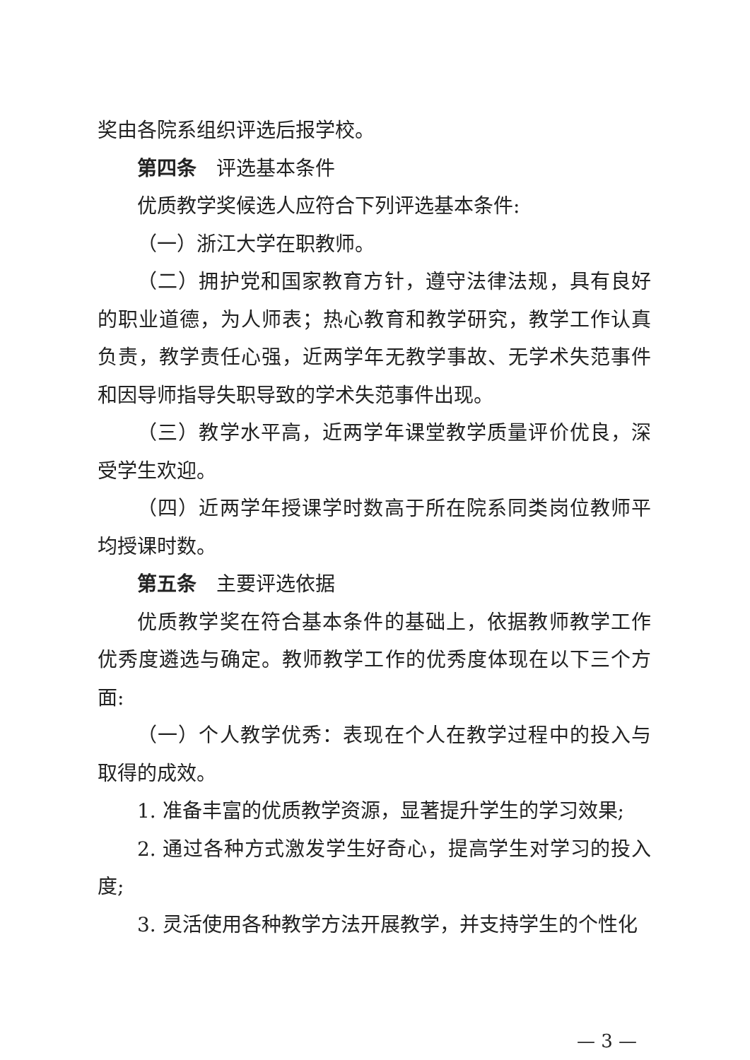奖由各院系组织评选后报学校。
第四条　评选基本条件
优质教学奖候选人应符合下列评选基本条件:
（一）浙江大学在职教师。
（二）拥护党和国家教育方针，遵守法律法规，具有良好的职业道德，为人师表；热心教育和教学研究，教学工作认真负责，教学责任心强，近两学年无教学事故、无学术失范事件和因导师指导失职导致的学术失范事件出现。
（三）教学水平高，近两学年课堂教学质量评价优良，深受学生欢迎。
（四）近两学年授课学时数高于所在院系同类岗位教师平均授课时数。
第五条　主要评选依据
优质教学奖在符合基本条件的基础上，依据教师教学工作优秀度遴选与确定。教师教学工作的优秀度体现在以下三个方面:
（一）个人教学优秀：表现在个人在教学过程中的投入与取得的成效。
1. 准备丰富的优质教学资源，显著提升学生的学习效果;
2. 通过各种方式激发学生好奇心，提高学生对学习的投入度;
3. 灵活使用各种教学方法开展教学，并支持学生的个性化
— 3 —